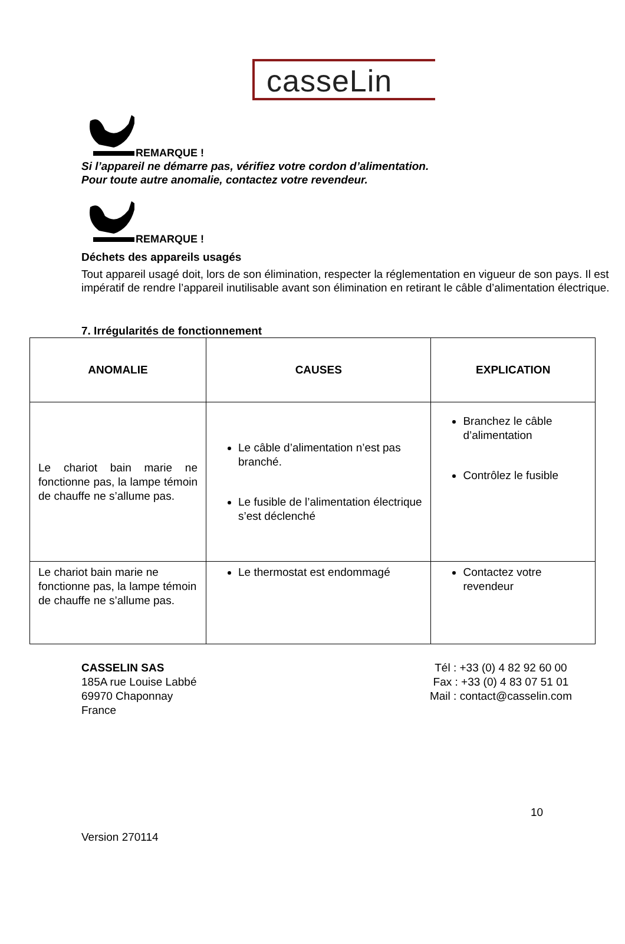casseLin
REMARQUE !
Si l’appareil ne démarre pas, vérifiez votre cordon d’alimentation.
Pour toute autre anomalie, contactez votre revendeur.
REMARQUE !
Déchets des appareils usagés
Tout appareil usagé doit, lors de son élimination, respecter la réglementation en vigueur de son pays. Il est impératif de rendre l’appareil inutilisable avant son élimination en retirant le câble d’alimentation électrique.
7. Irrégularités de fonctionnement
| ANOMALIE | CAUSES | EXPLICATION |
| --- | --- | --- |
| Le chariot bain marie ne fonctionne pas, la lampe témoin de chauffe ne s’allume pas. | Le câble d’alimentation n’est pas branché. Le fusible de l’alimentation électrique s’est déclenché | Branchez le câble d’alimentation Contrôlez le fusible |
| Le chariot bain marie ne fonctionne pas, la lampe témoin de chauffe ne s’allume pas. | Le thermostat est endommagé | Contactez votre revendeur |
CASSELIN SAS
185A rue Louise Labbé
69970 Chaponnay
France
Tél : +33 (0) 4 82 92 60 00
Fax : +33 (0) 4 83 07 51 01
Mail : contact@casselin.com
10
Version 270114